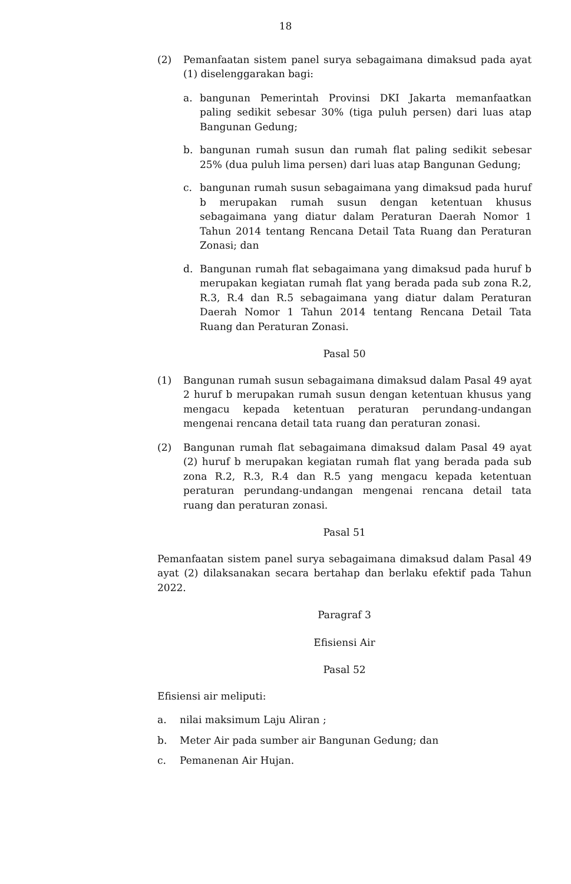18
(2) Pemanfaatan sistem panel surya sebagaimana dimaksud pada ayat (1) diselenggarakan bagi:
a. bangunan Pemerintah Provinsi DKI Jakarta memanfaatkan paling sedikit sebesar 30% (tiga puluh persen) dari luas atap Bangunan Gedung;
b. bangunan rumah susun dan rumah flat paling sedikit sebesar 25% (dua puluh lima persen) dari luas atap Bangunan Gedung;
c. bangunan rumah susun sebagaimana yang dimaksud pada huruf b merupakan rumah susun dengan ketentuan khusus sebagaimana yang diatur dalam Peraturan Daerah Nomor 1 Tahun 2014 tentang Rencana Detail Tata Ruang dan Peraturan Zonasi; dan
d. Bangunan rumah flat sebagaimana yang dimaksud pada huruf b merupakan kegiatan rumah flat yang berada pada sub zona R.2, R.3, R.4 dan R.5 sebagaimana yang diatur dalam Peraturan Daerah Nomor 1 Tahun 2014 tentang Rencana Detail Tata Ruang dan Peraturan Zonasi.
Pasal 50
(1) Bangunan rumah susun sebagaimana dimaksud dalam Pasal 49 ayat 2 huruf b merupakan rumah susun dengan ketentuan khusus yang mengacu kepada ketentuan peraturan perundang-undangan mengenai rencana detail tata ruang dan peraturan zonasi.
(2) Bangunan rumah flat sebagaimana dimaksud dalam Pasal 49 ayat (2) huruf b merupakan kegiatan rumah flat yang berada pada sub zona R.2, R.3, R.4 dan R.5 yang mengacu kepada ketentuan peraturan perundang-undangan mengenai rencana detail tata ruang dan peraturan zonasi.
Pasal 51
Pemanfaatan sistem panel surya sebagaimana dimaksud dalam Pasal 49 ayat (2) dilaksanakan secara bertahap dan berlaku efektif pada Tahun 2022.
Paragraf 3
Efisiensi Air
Pasal 52
Efisiensi air meliputi:
a. nilai maksimum Laju Aliran ;
b. Meter Air pada sumber air Bangunan Gedung; dan
c. Pemanenan Air Hujan.